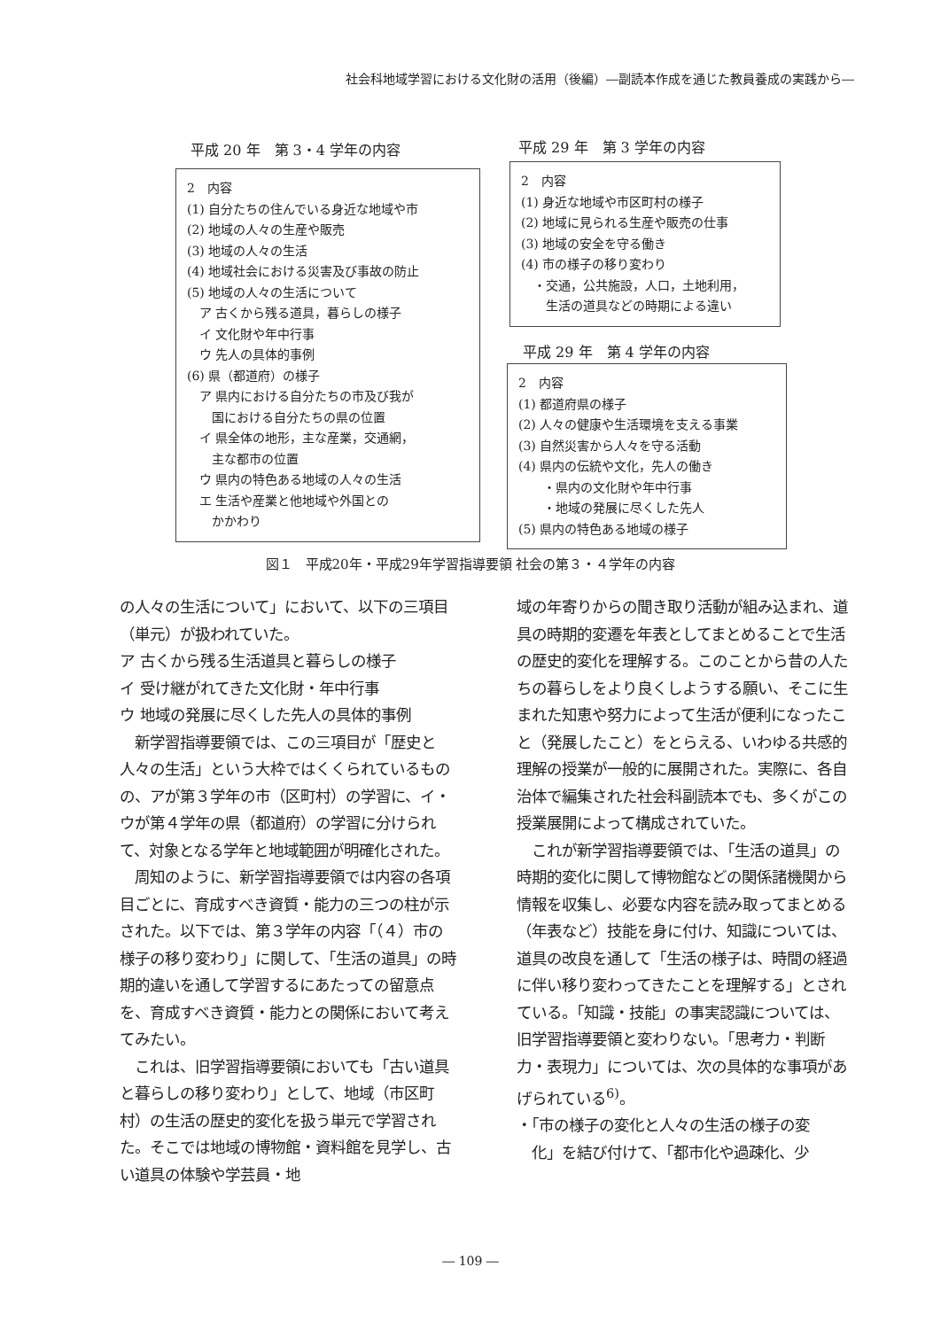社会科地域学習における文化財の活用（後編）―副読本作成を通じた教員養成の実践から―
平成 20 年　第 3・4 学年の内容
2　内容
(1) 自分たちの住んでいる身近な地域や市
(2) 地域の人々の生産や販売
(3) 地域の人々の生活
(4) 地域社会における災害及び事故の防止
(5) 地域の人々の生活について
　ア 古くから残る道具，暮らしの様子
　イ 文化財や年中行事
　ウ 先人の具体的事例
(6) 県（都道府）の様子
　ア 県内における自分たちの市及び我が
　　国における自分たちの県の位置
　イ 県全体の地形，主な産業，交通網，
　　主な都市の位置
　ウ 県内の特色ある地域の人々の生活
　エ 生活や産業と他地域や外国との
　　かかわり
平成 29 年　第 3 学年の内容
2　内容
(1) 身近な地域や市区町村の様子
(2) 地域に見られる生産や販売の仕事
(3) 地域の安全を守る働き
(4) 市の様子の移り変わり
　・交通，公共施設，人口，土地利用，
　　生活の道具などの時期による違い
平成 29 年　第 4 学年の内容
2　内容
(1) 都道府県の様子
(2) 人々の健康や生活環境を支える事業
(3) 自然災害から人々を守る活動
(4) 県内の伝統や文化，先人の働き
　　・県内の文化財や年中行事
　　・地域の発展に尽くした先人
(5) 県内の特色ある地域の様子
図１　平成20年・平成29年学習指導要領 社会の第３・４学年の内容
の人々の生活について」において、以下の三項目（単元）が扱われていた。
ア 古くから残る生活道具と暮らしの様子
イ 受け継がれてきた文化財・年中行事
ウ 地域の発展に尽くした先人の具体的事例
　新学習指導要領では、この三項目が「歴史と人々の生活」という大枠ではくくられているものの、アが第３学年の市（区町村）の学習に、イ・ウが第４学年の県（都道府）の学習に分けられて、対象となる学年と地域範囲が明確化された。
　周知のように、新学習指導要領では内容の各項目ごとに、育成すべき資質・能力の三つの柱が示された。以下では、第３学年の内容「（４）市の様子の移り変わり」に関して、「生活の道具」の時期的違いを通して学習するにあたっての留意点を、育成すべき資質・能力との関係において考えてみたい。
　これは、旧学習指導要領においても「古い道具と暮らしの移り変わり」として、地域（市区町村）の生活の歴史的変化を扱う単元で学習された。そこでは地域の博物館・資料館を見学し、古い道具の体験や学芸員・地
域の年寄りからの聞き取り活動が組み込まれ、道具の時期的変遷を年表としてまとめることで生活の歴史的変化を理解する。このことから昔の人たちの暮らしをより良くしようする願い、そこに生まれた知恵や努力によって生活が便利になったこと（発展したこと）をとらえる、いわゆる共感的理解の授業が一般的に展開された。実際に、各自治体で編集された社会科副読本でも、多くがこの授業展開によって構成されていた。
　これが新学習指導要領では、「生活の道具」の時期的変化に関して博物館などの関係諸機関から情報を収集し、必要な内容を読み取ってまとめる（年表など）技能を身に付け、知識については、道具の改良を通して「生活の様子は、時間の経過に伴い移り変わってきたことを理解する」とされている。「知識・技能」の事実認識については、旧学習指導要領と変わりない。「思考力・判断力・表現力」については、次の具体的な事項があげられている<sup>6)</sup>。
・「市の様子の変化と人々の生活の様子の変
　化」を結び付けて、「都市化や過疎化、少
― 109 ―